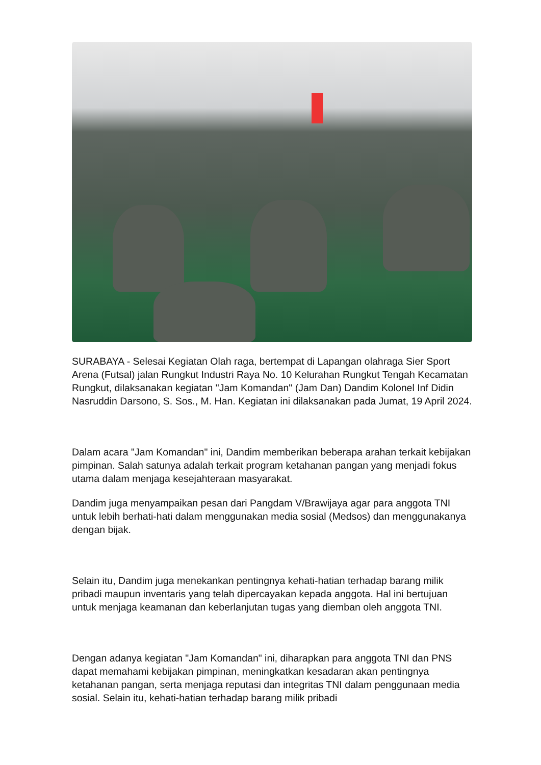SURABAYA - Selesai Kegiatan Olah raga, bertempat di Lapangan olahraga Sier Sport Arena (Futsal) jalan Rungkut Industri Raya No. 10 Kelurahan Rungkut Tengah Kecamatan Rungkut, dilaksanakan kegiatan "Jam Komandan" (Jam Dan) Dandim Kolonel Inf Didin Nasruddin Darsono, S. Sos., M. Han. Kegiatan ini dilaksanakan pada Jumat, 19 April 2024.
Dalam acara "Jam Komandan" ini, Dandim memberikan beberapa arahan terkait kebijakan pimpinan. Salah satunya adalah terkait program ketahanan pangan yang menjadi fokus utama dalam menjaga kesejahteraan masyarakat.
Dandim juga menyampaikan pesan dari Pangdam V/Brawijaya agar para anggota TNI untuk lebih berhati-hati dalam menggunakan media sosial (Medsos) dan menggunakanya dengan bijak.
Selain itu, Dandim juga menekankan pentingnya kehati-hatian terhadap barang milik pribadi maupun inventaris yang telah dipercayakan kepada anggota. Hal ini bertujuan untuk menjaga keamanan dan keberlanjutan tugas yang diemban oleh anggota TNI.
Dengan adanya kegiatan "Jam Komandan" ini, diharapkan para anggota TNI dan PNS dapat memahami kebijakan pimpinan, meningkatkan kesadaran akan pentingnya ketahanan pangan, serta menjaga reputasi dan integritas TNI dalam penggunaan media sosial. Selain itu, kehati-hatian terhadap barang milik pribadi